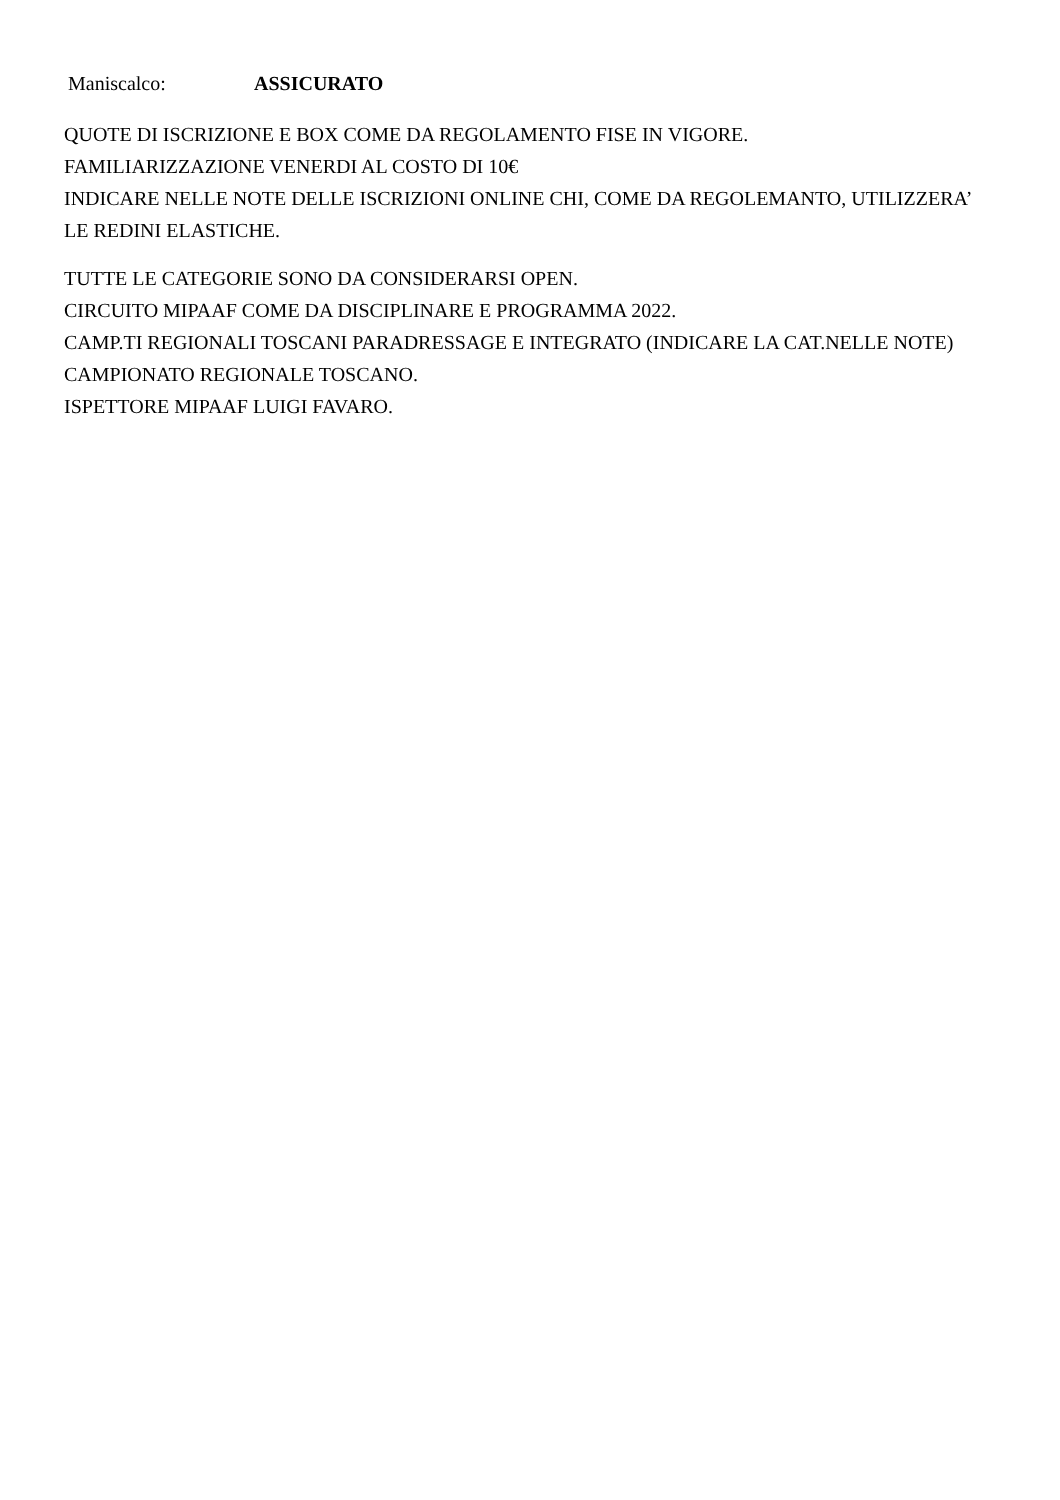Maniscalco: ASSICURATO
QUOTE DI ISCRIZIONE E BOX COME DA REGOLAMENTO FISE IN VIGORE.
FAMILIARIZZAZIONE VENERDI AL COSTO DI 10€
INDICARE NELLE NOTE DELLE ISCRIZIONI ONLINE CHI, COME DA REGOLEMANTO, UTILIZZERA’ LE REDINI ELASTICHE.
TUTTE LE CATEGORIE SONO DA CONSIDERARSI OPEN.
CIRCUITO MIPAAF COME DA DISCIPLINARE E PROGRAMMA 2022.
CAMP.TI REGIONALI TOSCANI PARADRESSAGE E INTEGRATO (INDICARE LA CAT.NELLE NOTE) CAMPIONATO REGIONALE TOSCANO.
ISPETTORE MIPAAF LUIGI FAVARO.